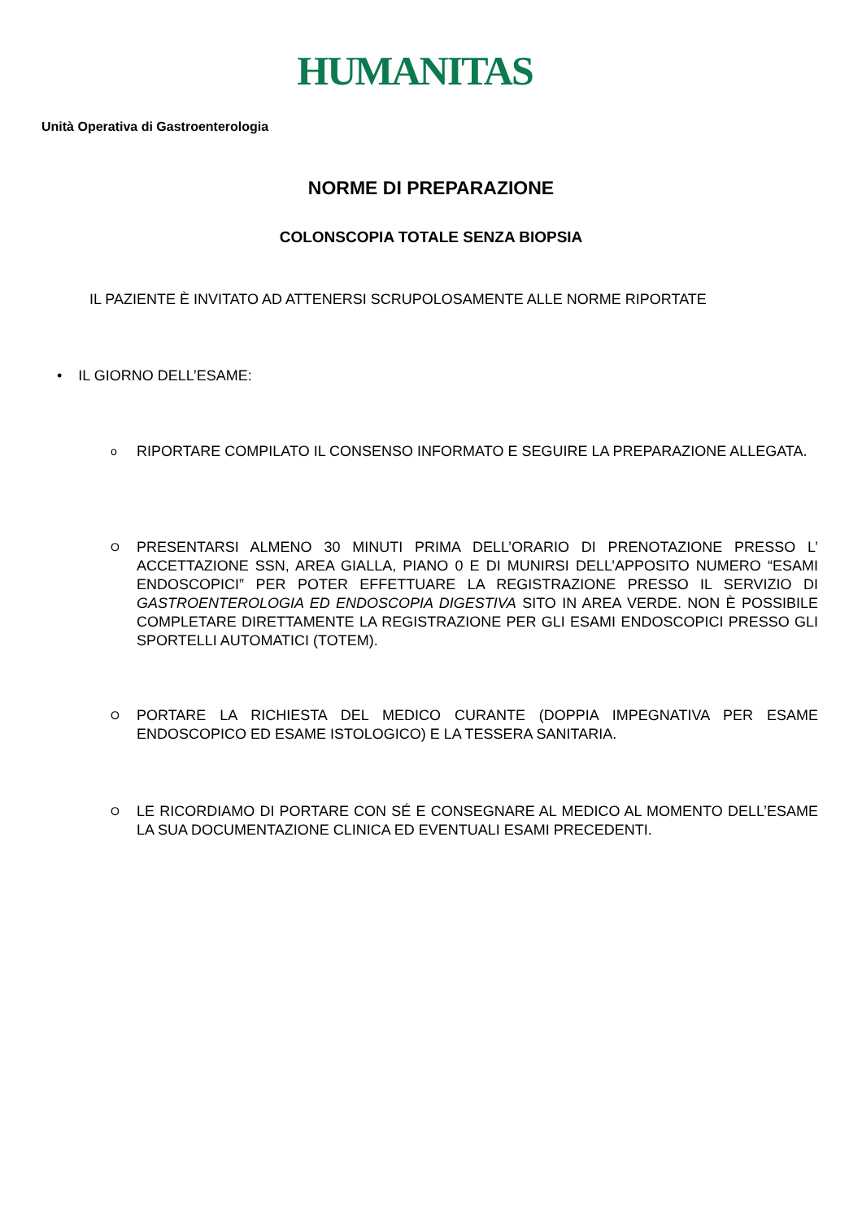HUMANITAS
Unità Operativa di Gastroenterologia
NORME DI PREPARAZIONE
COLONSCOPIA TOTALE SENZA BIOPSIA
IL PAZIENTE È INVITATO AD ATTENERSI SCRUPOLOSAMENTE ALLE NORME RIPORTATE
• IL GIORNO DELL’ESAME:
o RIPORTARE COMPILATO IL CONSENSO INFORMATO E SEGUIRE LA PREPARAZIONE ALLEGATA.
O PRESENTARSI ALMENO 30 MINUTI PRIMA DELL’ORARIO DI PRENOTAZIONE PRESSO L’ ACCETTAZIONE SSN, AREA GIALLA, PIANO 0 E DI MUNIRSI DELL’APPOSITO NUMERO “ESAMI ENDOSCOPICI” PER POTER EFFETTUARE LA REGISTRAZIONE PRESSO IL SERVIZIO DI GASTROENTEROLOGIA ED ENDOSCOPIA DIGESTIVA SITO IN AREA VERDE. NON È POSSIBILE COMPLETARE DIRETTAMENTE LA REGISTRAZIONE PER GLI ESAMI ENDOSCOPICI PRESSO GLI SPORTELLI AUTOMATICI (TOTEM).
O PORTARE LA RICHIESTA DEL MEDICO CURANTE (DOPPIA IMPEGNATIVA PER ESAME ENDOSCOPICO ED ESAME ISTOLOGICO) E LA TESSERA SANITARIA.
O LE RICORDIAMO DI PORTARE CON SÉ E CONSEGNARE AL MEDICO AL MOMENTO DELL’ESAME LA SUA DOCUMENTAZIONE CLINICA ED EVENTUALI ESAMI PRECEDENTI.